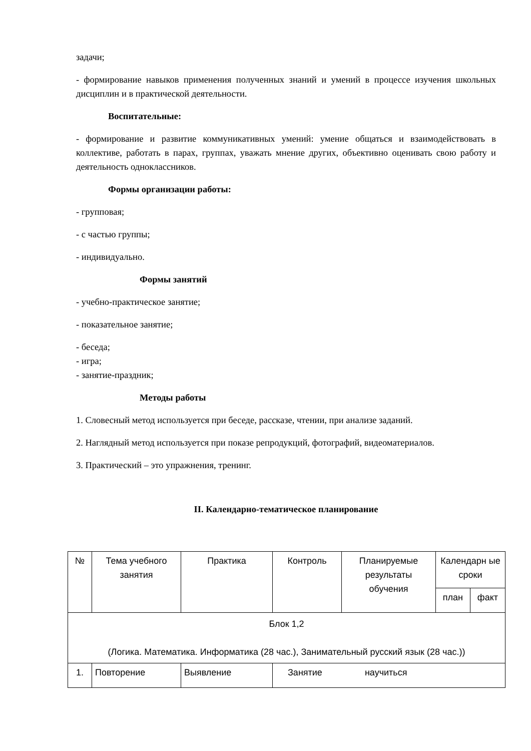задачи;
- формирование навыков применения полученных знаний и умений в процессе изучения школьных дисциплин и в практической деятельности.
Воспитательные:
- формирование и развитие коммуникативных умений: умение общаться и взаимодействовать в коллективе, работать в парах, группах, уважать мнение других, объективно оценивать свою работу и деятельность одноклассников.
Формы организации работы:
- групповая;
- с частью группы;
- индивидуально.
Формы занятий
- учебно-практическое занятие;
- показательное занятие;
- беседа;
- игра;
- занятие-праздник;
Методы работы
1. Словесный метод используется при беседе, рассказе, чтении, при анализе заданий.
2. Наглядный метод используется при показе репродукций, фотографий, видеоматериалов.
3. Практический – это упражнения, тренинг.
II. Календарно-тематическое планирование
| № | Тема учебного занятия | Практика | Контроль | Планируемые результаты обучения | Календарн ые сроки | |
| | | | | | план | факт |
| Блок 1,2 (Логика. Математика. Информатика (28 час.), Занимательный русский язык (28 час.)) | | | | | | |
| 1. | Повторение | Выявление | Занятие научиться | | | |